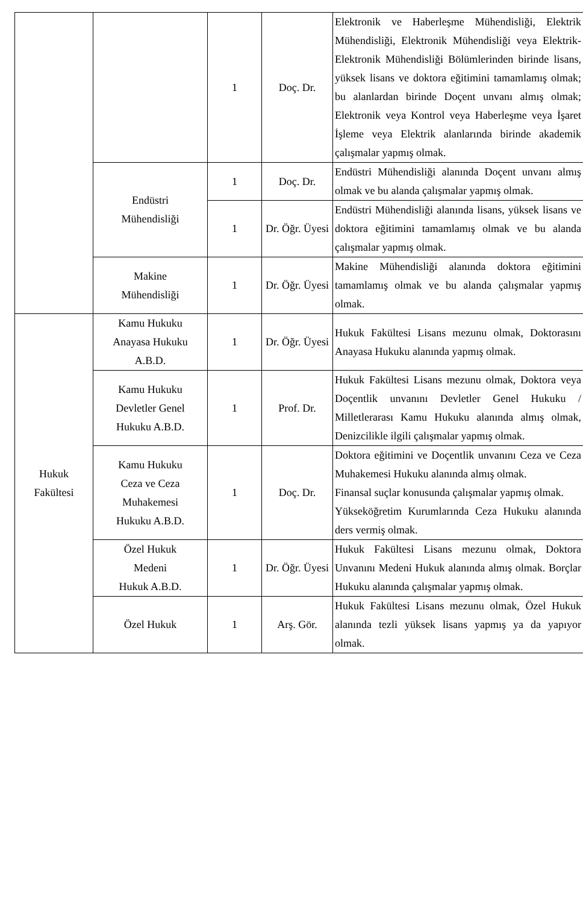| | | 1 | Doç. Dr. | Elektronik ve Haberleşme Mühendisliği, Elektrik Mühendisliği, Elektronik Mühendisliği veya Elektrik-Elektronik Mühendisliği Bölümlerinden birinde lisans, yüksek lisans ve doktora eğitimini tamamlamış olmak; bu alanlardan birinde Doçent unvanı almış olmak; Elektronik veya Kontrol veya Haberleşme veya İşaret İşleme veya Elektrik alanlarında birinde akademik çalışmalar yapmış olmak. |
| | Endüstri Mühendisliği | 1 | Doç. Dr. | Endüstri Mühendisliği alanında Doçent unvanı almış olmak ve bu alanda çalışmalar yapmış olmak. |
| | | 1 | Dr. Öğr. Üyesi | Endüstri Mühendisliği alanında lisans, yüksek lisans ve doktora eğitimini tamamlamış olmak ve bu alanda çalışmalar yapmış olmak. |
| | Makine Mühendisliği | 1 | Dr. Öğr. Üyesi | Makine Mühendisliği alanında doktora eğitimini tamamlamış olmak ve bu alanda çalışmalar yapmış olmak. |
| Hukuk Fakültesi | Kamu Hukuku Anayasa Hukuku A.B.D. | 1 | Dr. Öğr. Üyesi | Hukuk Fakültesi Lisans mezunu olmak, Doktorasını Anayasa Hukuku alanında yapmış olmak. |
| | Kamu Hukuku Devletler Genel Hukuku A.B.D. | 1 | Prof. Dr. | Hukuk Fakültesi Lisans mezunu olmak, Doktora veya Doçentlik unvanını Devletler Genel Hukuku / Milletlerarası Kamu Hukuku alanında almış olmak, Denizcilikle ilgili çalışmalar yapmış olmak. |
| | Kamu Hukuku Ceza ve Ceza Muhakemesi Hukuku A.B.D. | 1 | Doç. Dr. | Doktora eğitimini ve Doçentlik unvanını Ceza ve Ceza Muhakemesi Hukuku alanında almış olmak. Finansal suçlar konusunda çalışmalar yapmış olmak. Yükseköğretim Kurumlarında Ceza Hukuku alanında ders vermiş olmak. |
| | Özel Hukuk Medeni Hukuk A.B.D. | 1 | Dr. Öğr. Üyesi | Hukuk Fakültesi Lisans mezunu olmak, Doktora Unvanını Medeni Hukuk alanında almış olmak. Borçlar Hukuku alanında çalışmalar yapmış olmak. |
| | Özel Hukuk | 1 | Arş. Gör. | Hukuk Fakültesi Lisans mezunu olmak, Özel Hukuk alanında tezli yüksek lisans yapmış ya da yapıyor olmak. |